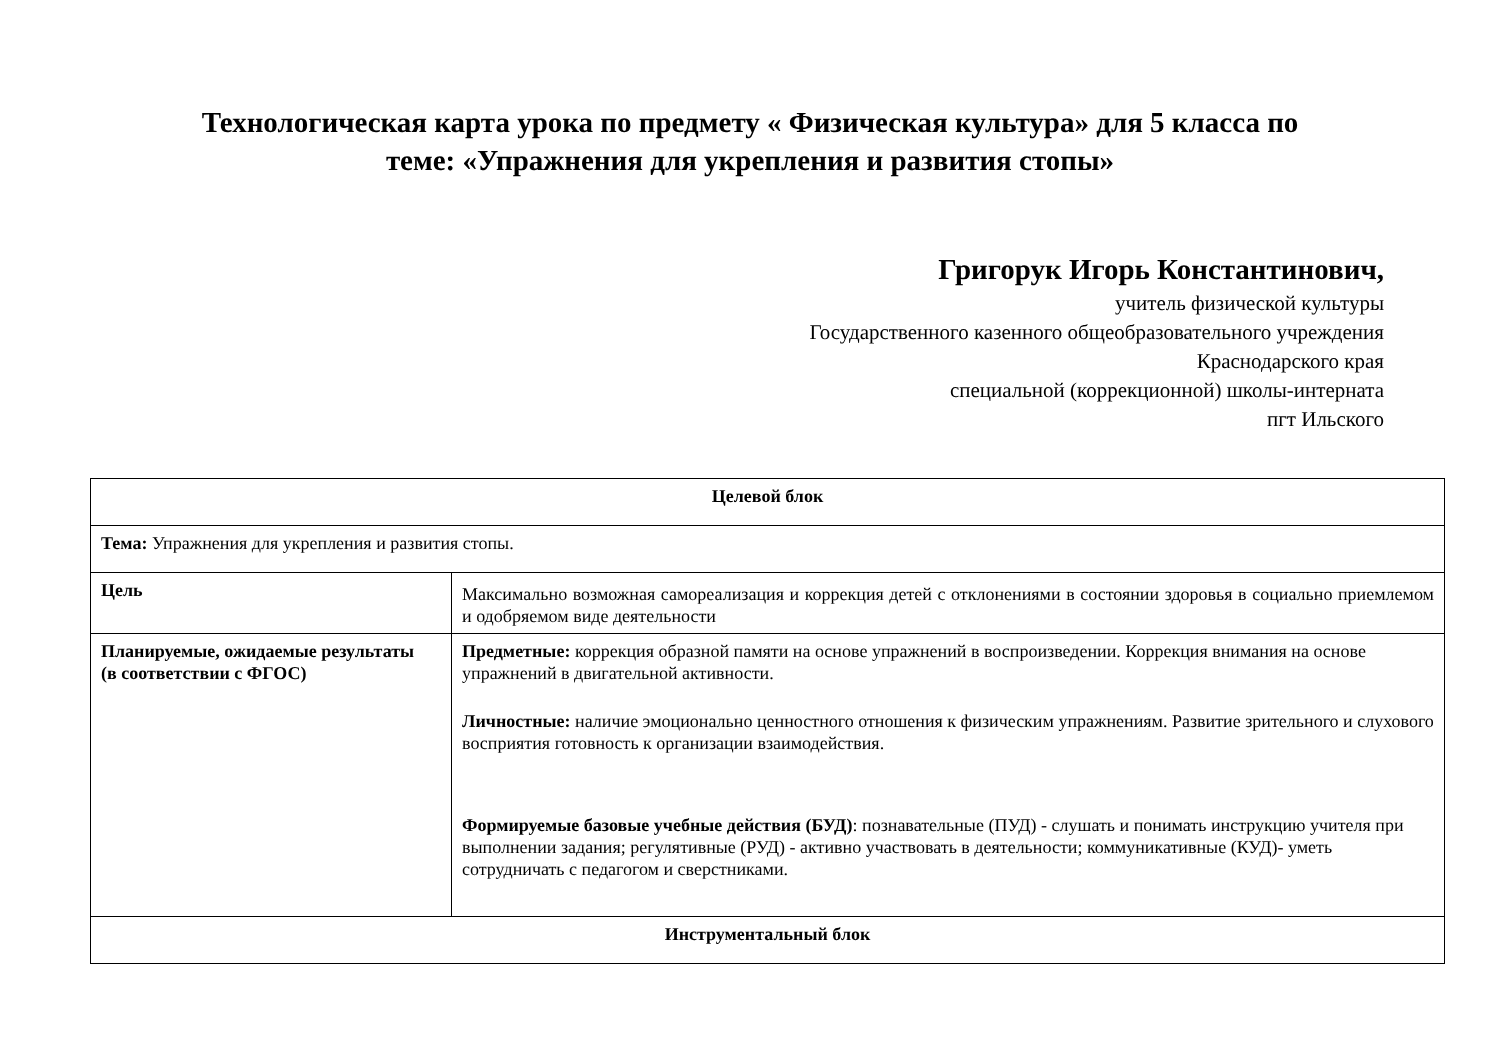Технологическая карта урока по предмету « Физическая культура» для 5 класса по
теме: «Упражнения для укрепления и развития стопы»
Григорук Игорь Константинович,
учитель физической культуры
Государственного казенного общеобразовательного учреждения
Краснодарского края
специальной (коррекционной) школы-интерната
пгт Ильского
| Целевой блок | |
| Тема: Упражнения для укрепления и развития стопы. | |
| Цель | Максимально возможная самореализация и коррекция детей с отклонениями в состоянии здоровья в социально приемлемом и одобряемом виде деятельности |
| Планируемые, ожидаемые результаты (в соответствии с ФГОС) | Предметные: коррекция образной памяти на основе упражнений в воспроизведении. Коррекция внимания на основе упражнений в двигательной активности. Личностные: наличие эмоционально ценностного отношения к физическим упражнениям. Развитие зрительного и слухового восприятия готовность к организации взаимодействия. Формируемые базовые учебные действия (БУД) : познавательные (ПУД) - слушать и понимать инструкцию учителя при выполнении задания; регулятивные (РУД) - активно участвовать в деятельности; коммуникативные (КУД)- уметь сотрудничать с педагогом и сверстниками. |
| Инструментальный блок | |